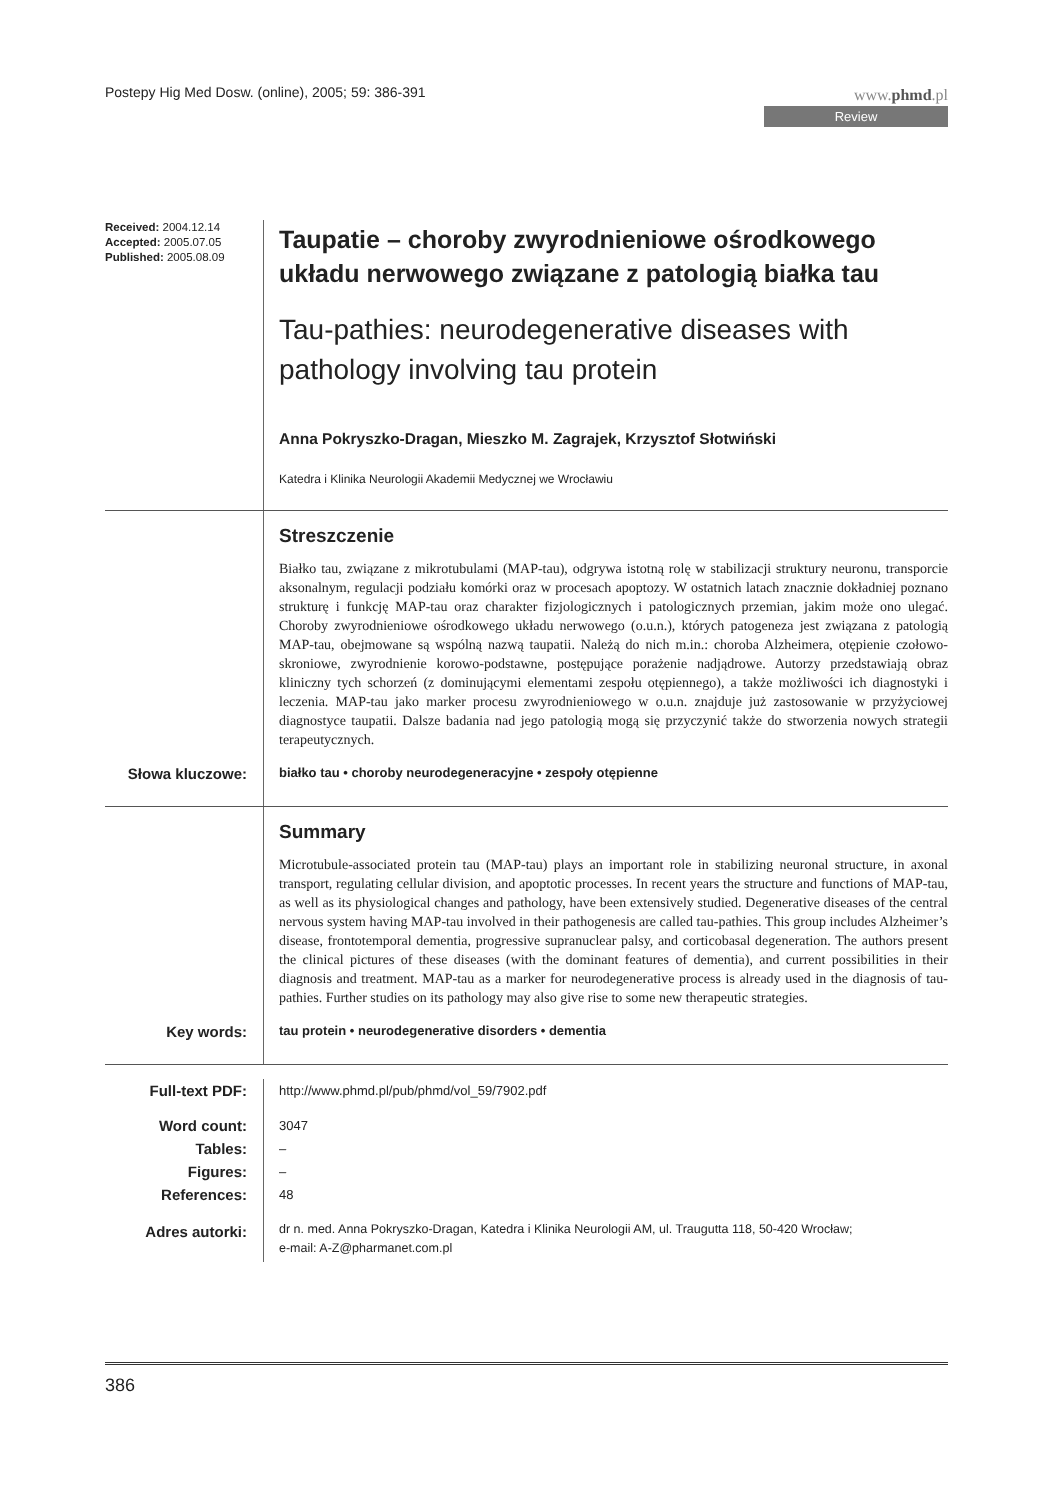Postepy Hig Med Dosw. (online), 2005; 59: 386-391
www.phmd.pl
Review
Received: 2004.12.14
Accepted: 2005.07.05
Published: 2005.08.09
Taupatie – choroby zwyrodnieniowe ośrodkowego układu nerwowego związane z patologią białka tau
Tau-pathies: neurodegenerative diseases with pathology involving tau protein
Anna Pokryszko-Dragan, Mieszko M. Zagrajek, Krzysztof Słotwiński
Katedra i Klinika Neurologii Akademii Medycznej we Wrocławiu
Streszczenie
Białko tau, związane z mikrotubulami (MAP-tau), odgrywa istotną rolę w stabilizacji struktury neuronu, transporcie aksonalnym, regulacji podziału komórki oraz w procesach apoptozy. W ostatnich latach znacznie dokładniej poznano strukturę i funkcję MAP-tau oraz charakter fizjologicznych i patologicznych przemian, jakim może ono ulegać. Choroby zwyrodnieniowe ośrodkowego układu nerwowego (o.u.n.), których patogeneza jest związana z patologią MAP-tau, obejmowane są wspólną nazwą taupatii. Należą do nich m.in.: choroba Alzheimera, otępienie czołowo-skroniowe, zwyrodnienie korowo-podstawne, postępujące porażenie nadjądrowe. Autorzy przedstawiają obraz kliniczny tych schorzeń (z dominującymi elementami zespołu otępiennego), a także możliwości ich diagnostyki i leczenia. MAP-tau jako marker procesu zwyrodnieniowego w o.u.n. znajduje już zastosowanie w przyżyciowej diagnostyce taupatii. Dalsze badania nad jego patologią mogą się przyczynić także do stworzenia nowych strategii terapeutycznych.
Słowa kluczowe:
białko tau • choroby neurodegeneracyjne • zespoły otępienne
Summary
Microtubule-associated protein tau (MAP-tau) plays an important role in stabilizing neuronal structure, in axonal transport, regulating cellular division, and apoptotic processes. In recent years the structure and functions of MAP-tau, as well as its physiological changes and pathology, have been extensively studied. Degenerative diseases of the central nervous system having MAP-tau involved in their pathogenesis are called tau-pathies. This group includes Alzheimer’s disease, frontotemporal dementia, progressive supranuclear palsy, and corticobasal degeneration. The authors present the clinical pictures of these diseases (with the dominant features of dementia), and current possibilities in their diagnosis and treatment. MAP-tau as a marker for neurodegenerative process is already used in the diagnosis of tau-pathies. Further studies on its pathology may also give rise to some new therapeutic strategies.
Key words:
tau protein • neurodegenerative disorders • dementia
Full-text PDF:
http://www.phmd.pl/pub/phmd/vol_59/7902.pdf
Word count:
Tables:
Figures:
References:
3047
–
–
48
Adres autorki:
dr n. med. Anna Pokryszko-Dragan, Katedra i Klinika Neurologii AM, ul. Traugutta 118, 50-420 Wrocław;
e-mail: A-Z@pharmanet.com.pl
386